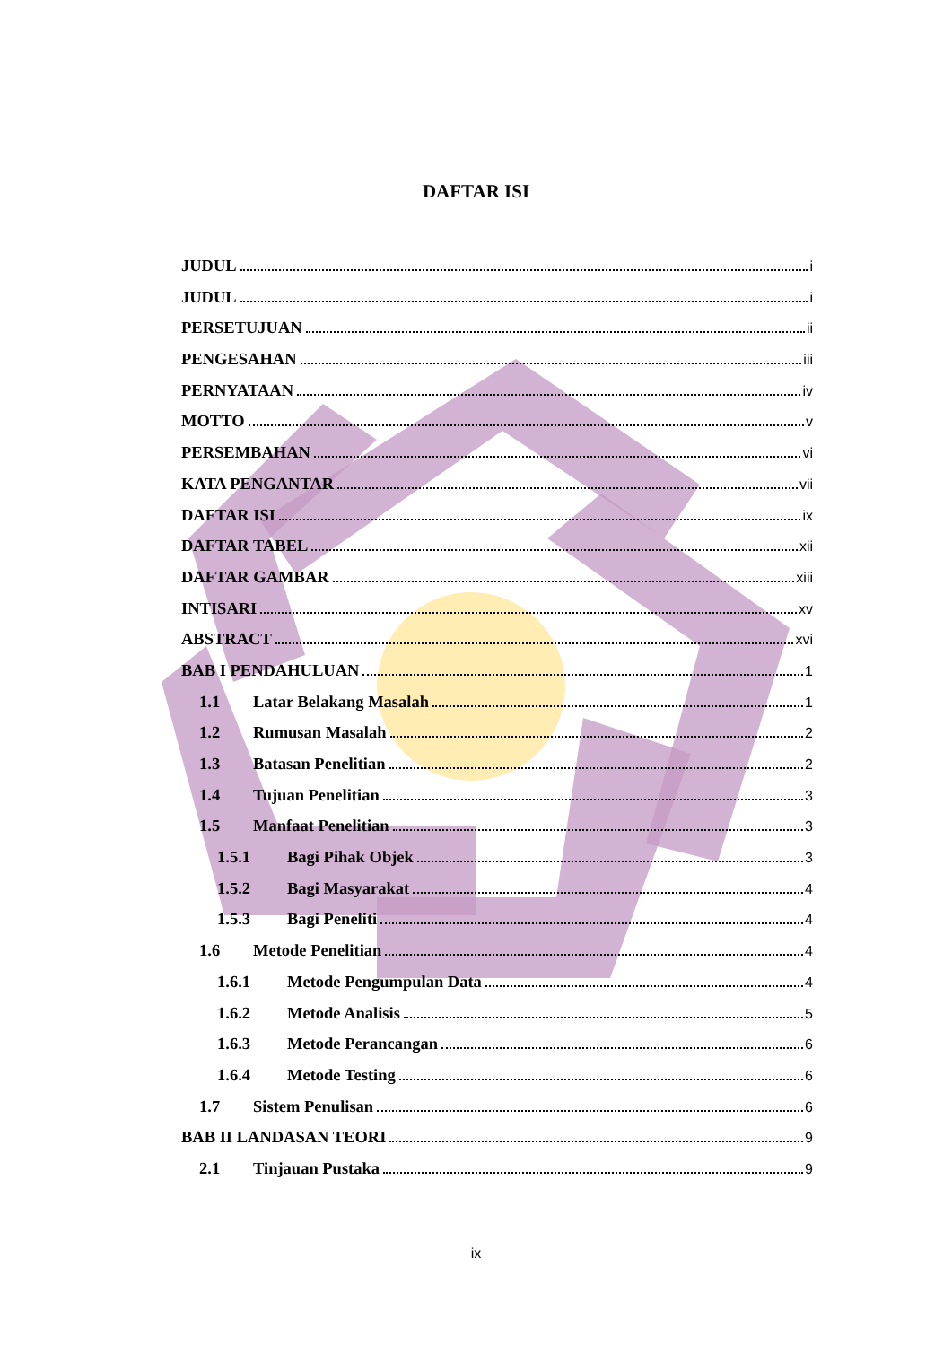DAFTAR ISI
JUDUL i
JUDUL i
PERSETUJUAN ii
PENGESAHAN iii
PERNYATAAN iv
MOTTO v
PERSEMBAHAN vi
KATA PENGANTAR vii
DAFTAR ISI ix
DAFTAR TABEL xii
DAFTAR GAMBAR xiii
INTISARI xv
ABSTRACT xvi
BAB I PENDAHULUAN 1
1.1 Latar Belakang Masalah 1
1.2 Rumusan Masalah 2
1.3 Batasan Penelitian 2
1.4 Tujuan Penelitian 3
1.5 Manfaat Penelitian 3
1.5.1 Bagi Pihak Objek 3
1.5.2 Bagi Masyarakat 4
1.5.3 Bagi Peneliti 4
1.6 Metode Penelitian 4
1.6.1 Metode Pengumpulan Data 4
1.6.2 Metode Analisis 5
1.6.3 Metode Perancangan 6
1.6.4 Metode Testing 6
1.7 Sistem Penulisan 6
BAB II LANDASAN TEORI 9
2.1 Tinjauan Pustaka 9
ix